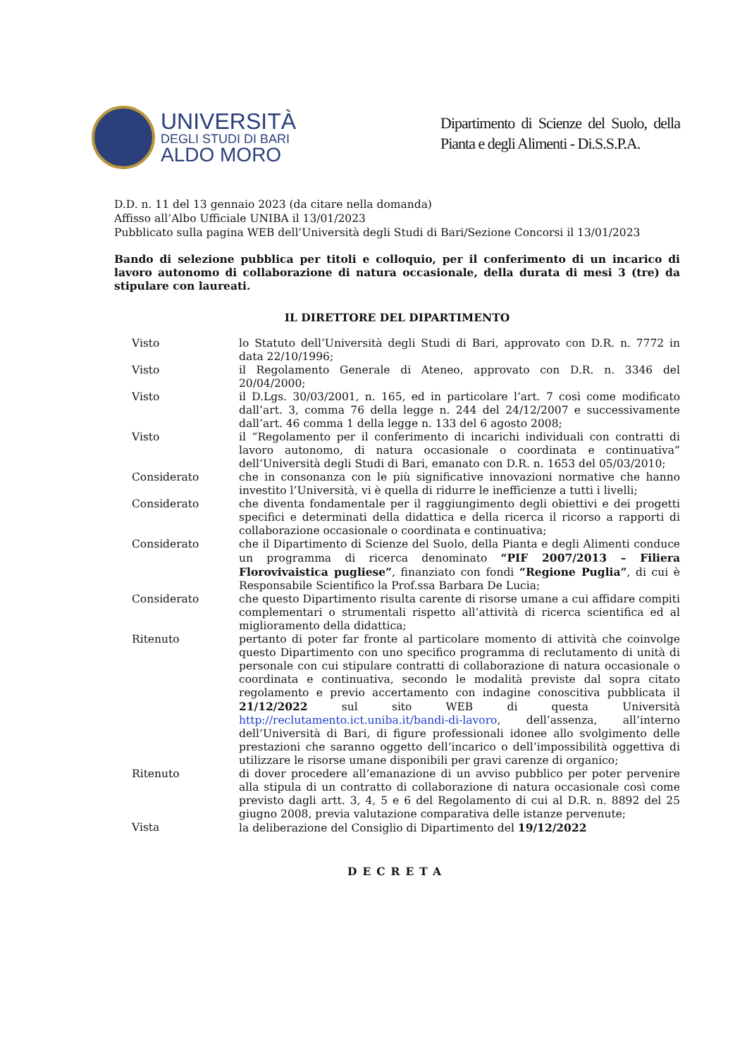UNIVERSITÀ
DEGLI STUDI DI BARI
ALDO MORO
Dipartimento di Scienze del Suolo, della Pianta e degli Alimenti - Di.S.S.P.A.
D.D. n. 11 del 13 gennaio 2023 (da citare nella domanda)
Affisso all’Albo Ufficiale UNIBA il 13/01/2023
Pubblicato sulla pagina WEB dell’Università degli Studi di Bari/Sezione Concorsi il 13/01/2023
Bando di selezione pubblica per titoli e colloquio, per il conferimento di un incarico di lavoro autonomo di collaborazione di natura occasionale, della durata di mesi 3 (tre) da stipulare con laureati.
IL DIRETTORE DEL DIPARTIMENTO
Visto lo Statuto dell’Università degli Studi di Bari, approvato con D.R. n. 7772 in data 22/10/1996;
Visto il Regolamento Generale di Ateneo, approvato con D.R. n. 3346 del 20/04/2000;
Visto il D.Lgs. 30/03/2001, n. 165, ed in particolare l’art. 7 così come modificato dall’art. 3, comma 76 della legge n. 244 del 24/12/2007 e successivamente dall’art. 46 comma 1 della legge n. 133 del 6 agosto 2008;
Visto il “Regolamento per il conferimento di incarichi individuali con contratti di lavoro autonomo, di natura occasionale o coordinata e continuativa” dell’Università degli Studi di Bari, emanato con D.R. n. 1653 del 05/03/2010;
Considerato che in consonanza con le più significative innovazioni normative che hanno investito l’Università, vi è quella di ridurre le inefficienze a tutti i livelli;
Considerato che diventa fondamentale per il raggiungimento degli obiettivi e dei progetti specifici e determinati della didattica e della ricerca il ricorso a rapporti di collaborazione occasionale o coordinata e continuativa;
Considerato che il Dipartimento di Scienze del Suolo, della Pianta e degli Alimenti conduce un programma di ricerca denominato “PIF 2007/2013 – Filiera Florovivaistica pugliese”, finanziato con fondi “Regione Puglia”, di cui è Responsabile Scientifico la Prof.ssa Barbara De Lucia;
Considerato che questo Dipartimento risulta carente di risorse umane a cui affidare compiti complementari o strumentali rispetto all’attività di ricerca scientifica ed al miglioramento della didattica;
Ritenuto pertanto di poter far fronte al particolare momento di attività che coinvolge questo Dipartimento con uno specifico programma di reclutamento di unità di personale con cui stipulare contratti di collaborazione di natura occasionale o coordinata e continuativa, secondo le modalità previste dal sopra citato regolamento e previo accertamento con indagine conoscitiva pubblicata il 21/12/2022 sul sito WEB di questa Università http://reclutamento.ict.uniba.it/bandi-di-lavoro, dell’assenza, all’interno dell’Università di Bari, di figure professionali idonee allo svolgimento delle prestazioni che saranno oggetto dell’incarico o dell’impossibilità oggettiva di utilizzare le risorse umane disponibili per gravi carenze di organico;
Ritenuto di dover procedere all’emanazione di un avviso pubblico per poter pervenire alla stipula di un contratto di collaborazione di natura occasionale così come previsto dagli artt. 3, 4, 5 e 6 del Regolamento di cui al D.R. n. 8892 del 25 giugno 2008, previa valutazione comparativa delle istanze pervenute;
Vista la deliberazione del Consiglio di Dipartimento del 19/12/2022
DECRETA